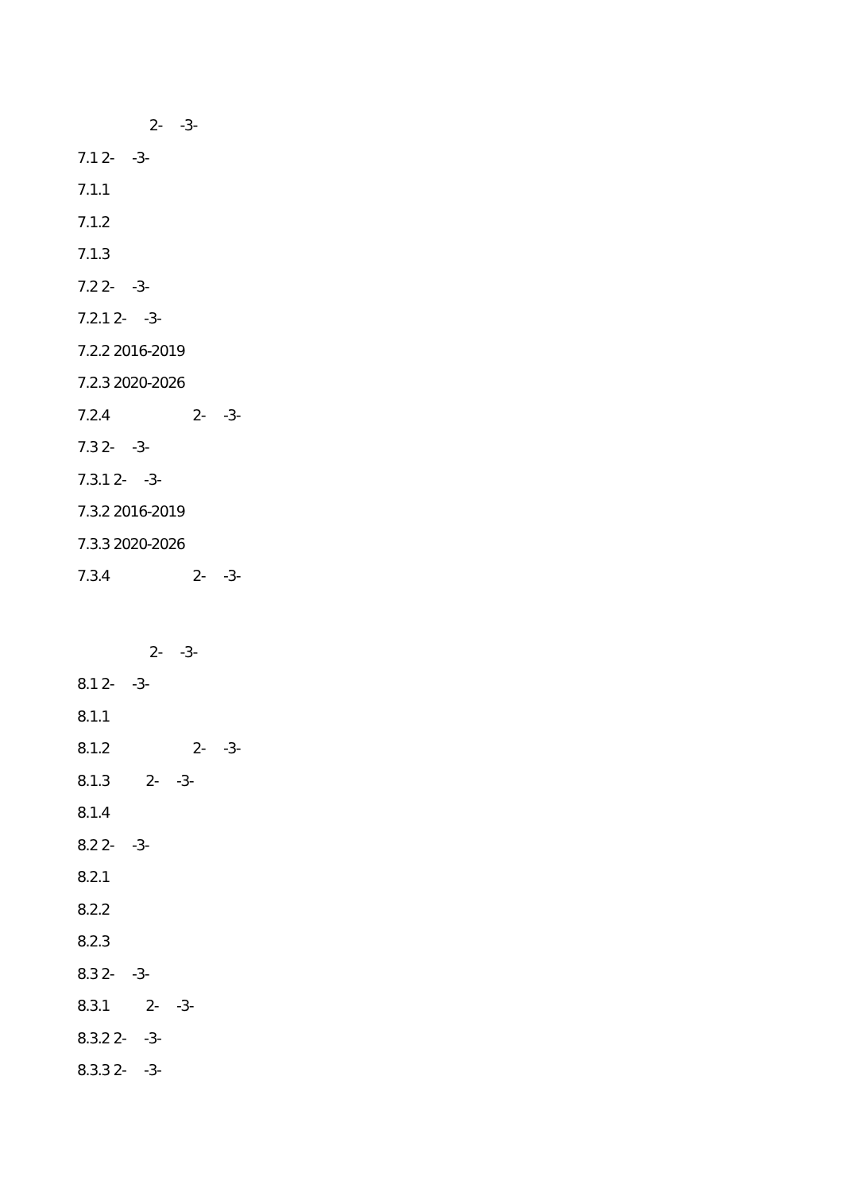2- -3-
7.1 2- -3-
7.1.1
7.1.2
7.1.3
7.2 2- -3-
7.2.1 2- -3-
7.2.2 2016-2019
7.2.3 2020-2026
7.2.4 2- -3-
7.3 2- -3-
7.3.1 2- -3-
7.3.2 2016-2019
7.3.3 2020-2026
7.3.4 2- -3-
2- -3-
8.1 2- -3-
8.1.1
8.1.2 2- -3-
8.1.3 2- -3-
8.1.4
8.2 2- -3-
8.2.1
8.2.2
8.2.3
8.3 2- -3-
8.3.1 2- -3-
8.3.2 2- -3-
8.3.3 2- -3-